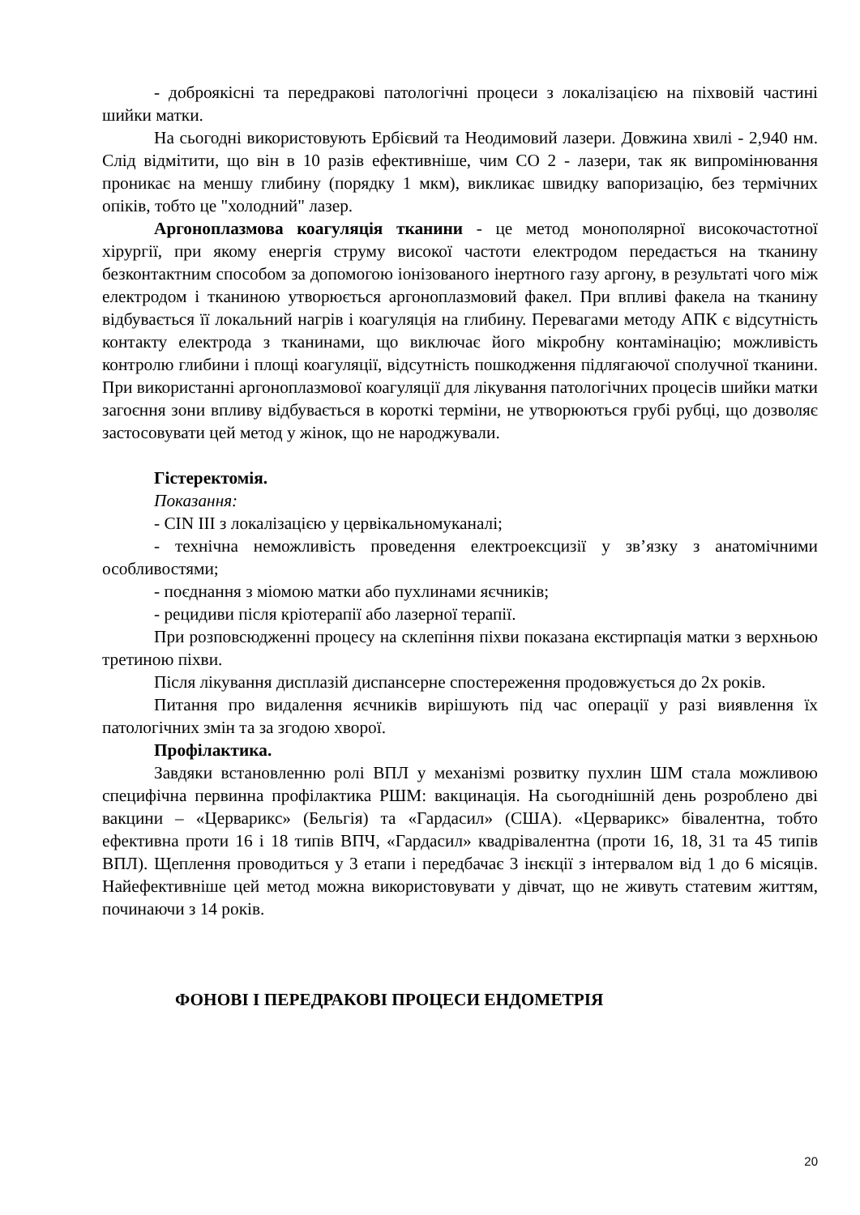- доброякісні та передракові патологічні процеси з локалізацією на піхвовій частині шийки матки.
На сьогодні використовують Ербієвий та Неодимовий лазери. Довжина хвилі - 2,940 нм. Слід відмітити, що він в 10 разів ефективніше, чим СО 2 - лазери, так як випромінювання проникає на меншу глибину (порядку 1 мкм), викликає швидку вапоризацію, без термічних опіків, тобто це "холодний" лазер.
Аргоноплазмова коагуляція тканини - це метод монополярної високочастотної хірургії, при якому енергія струму високої частоти електродом передається на тканину безконтактним способом за допомогою іонізованого інертного газу аргону, в результаті чого між електродом і тканиною утворюється аргоноплазмовий факел. При впливі факела на тканину відбувається її локальний нагрів і коагуляція на глибину. Перевагами методу АПК є відсутність контакту електрода з тканинами, що виключає його мікробну контамінацію; можливість контролю глибини і площі коагуляції, відсутність пошкодження підлягаючої сполучної тканини. При використанні аргоноплазмової коагуляції для лікування патологічних процесів шийки матки загоєння зони впливу відбувається в короткі терміни, не утворюються грубі рубці, що дозволяє застосовувати цей метод у жінок, що не народжували.
Гістеректомія.
Показання:
- CIN III з локалізацією у цервікальномуканалі;
- технічна неможливість проведення електроексцизії у зв’язку з анатомічними особливостями;
- поєднання з міомою матки або пухлинами яєчників;
- рецидиви після кріотерапії або лазерної терапії.
При розповсюдженні процесу на склепіння піхви показана екстирпація матки з верхньою третиною піхви.
Після лікування дисплазій диспансерне спостереження продовжується до 2х років.
Питання про видалення яєчників вирішують під час операції у разі виявлення їх патологічних змін та за згодою хворої.
Профілактика.
Завдяки встановленню ролі ВПЛ у механізмі розвитку пухлин ШМ стала можливою специфічна первинна профілактика РШМ: вакцинація. На сьогоднішній день розроблено дві вакцини – «Церварикс» (Бельгія) та «Гардасил» (США). «Церварикс» бівалентна, тобто ефективна проти 16 і 18 типів ВПЧ, «Гардасил» квадрівалентна (проти 16, 18, 31 та 45 типів ВПЛ). Щеплення проводиться у 3 етапи і передбачає 3 інєкції з інтервалом від 1 до 6 місяців. Найефективніше цей метод можна використовувати у дівчат, що не живуть статевим життям, починаючи з 14 років.
ФОНОВІ І ПЕРЕДРАКОВІ ПРОЦЕСИ ЕНДОМЕТРІЯ
20